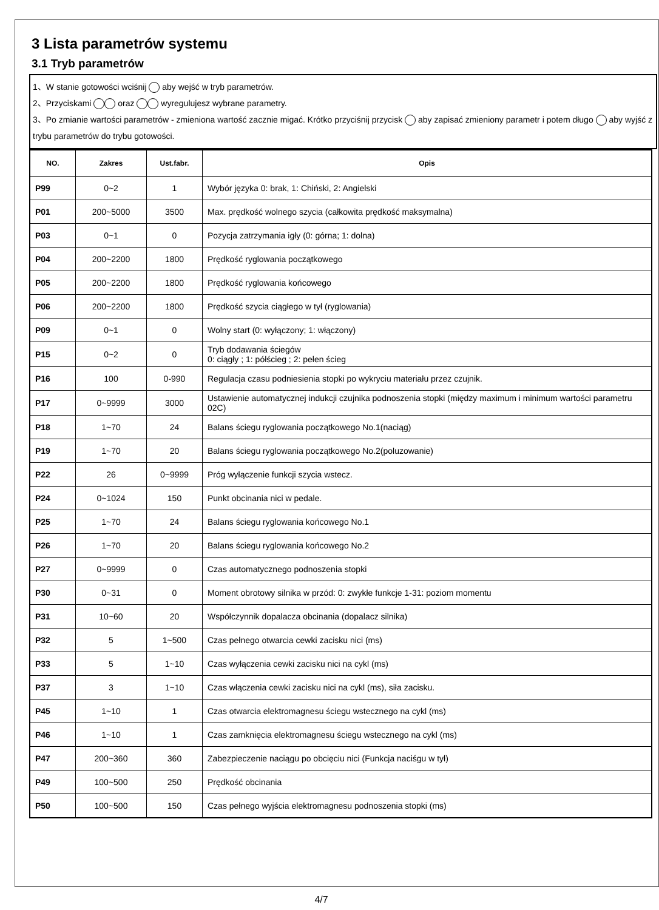3 Lista parametrów systemu
3.1 Tryb parametrów
1、W stanie gotowości wciśnij aby wejść w tryb parametrów.
2、Przyciskami oraz wyregulujesz wybrane parametry.
3、Po zmianie wartości parametrów - zmieniona wartość zacznie migać. Krótko przyciśnij przycisk aby zapisać zmieniony parametr i potem długo aby wyjść z trybu parametrów do trybu gotowości.
| NO. | Zakres | Ust.fabr. | Opis |
| --- | --- | --- | --- |
| P99 | 0~2 | 1 | Wybór języka 0: brak, 1: Chiński, 2: Angielski |
| P01 | 200~5000 | 3500 | Max. prędkość wolnego szycia (całkowita prędkość maksymalna) |
| P03 | 0~1 | 0 | Pozycja zatrzymania igły (0: górna; 1: dolna) |
| P04 | 200~2200 | 1800 | Prędkość ryglowania początkowego |
| P05 | 200~2200 | 1800 | Prędkość ryglowania końcowego |
| P06 | 200~2200 | 1800 | Prędkość szycia ciągłego w tył (ryglowania) |
| P09 | 0~1 | 0 | Wolny start (0: wyłączony; 1: włączony) |
| P15 | 0~2 | 0 | Tryb dodawania ściegów 0: ciągły ; 1: półścieg ; 2: pełen ścieg |
| P16 | 100 | 0-990 | Regulacja czasu podniesienia stopki po wykryciu materiału przez czujnik. |
| P17 | 0~9999 | 3000 | Ustawienie automatycznej indukcji czujnika podnoszenia stopki (między maximum i minimum wartości parametru 02C) |
| P18 | 1~70 | 24 | Balans ściegu ryglowania początkowego No.1(naciąg) |
| P19 | 1~70 | 20 | Balans ściegu ryglowania początkowego No.2(poluzowanie) |
| P22 | 26 | 0~9999 | Próg wyłączenie funkcji szycia wstecz. |
| P24 | 0~1024 | 150 | Punkt obcinania nici w pedale. |
| P25 | 1~70 | 24 | Balans ściegu ryglowania końcowego No.1 |
| P26 | 1~70 | 20 | Balans ściegu ryglowania końcowego No.2 |
| P27 | 0~9999 | 0 | Czas automatycznego podnoszenia stopki |
| P30 | 0~31 | 0 | Moment obrotowy silnika w przód: 0: zwykłe funkcje 1-31: poziom momentu |
| P31 | 10~60 | 20 | Współczynnik dopalacza obcinania (dopalacz silnika) |
| P32 | 5 | 1~500 | Czas pełnego otwarcia cewki zacisku nici (ms) |
| P33 | 5 | 1~10 | Czas wyłączenia cewki zacisku nici na cykl (ms) |
| P37 | 3 | 1~10 | Czas włączenia cewki zacisku nici na cykl (ms), siła zacisku. |
| P45 | 1~10 | 1 | Czas otwarcia elektromagnesu ściegu wstecznego na cykl (ms) |
| P46 | 1~10 | 1 | Czas zamknięcia elektromagnesu ściegu wstecznego na cykl (ms) |
| P47 | 200~360 | 360 | Zabezpieczenie naciągu po obcięciu nici (Funkcja naciśgu w tył) |
| P49 | 100~500 | 250 | Prędkość obcinania |
| P50 | 100~500 | 150 | Czas pełnego wyjścia elektromagnesu podnoszenia stopki (ms) |
4/7